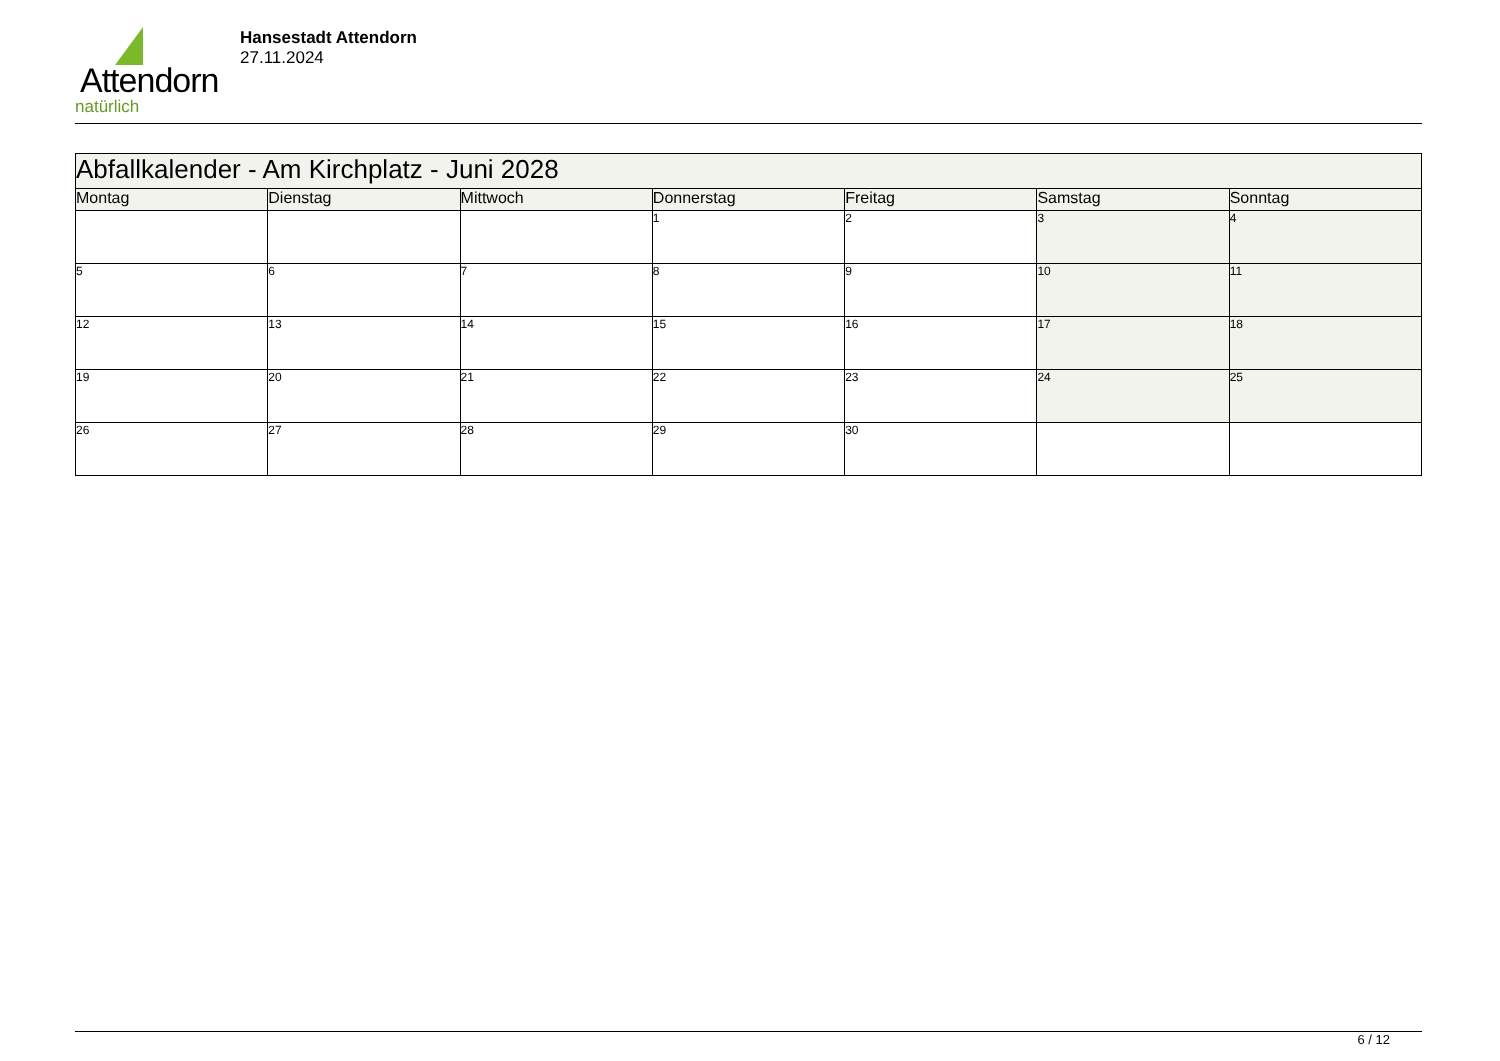Attendorn
natürlich
Hansestadt Attendorn
27.11.2024
| Abfallkalender - Am Kirchplatz - Juni 2028 | | | | | | |
| Montag | Dienstag | Mittwoch | Donnerstag | Freitag | Samstag | Sonntag |
| | | | 1 | 2 | 3 | 4 |
| 5 | 6 | 7 | 8 | 9 | 10 | 11 |
| 12 | 13 | 14 | 15 | 16 | 17 | 18 |
| 19 | 20 | 21 | 22 | 23 | 24 | 25 |
| 26 | 27 | 28 | 29 | 30 | | |
6 / 12